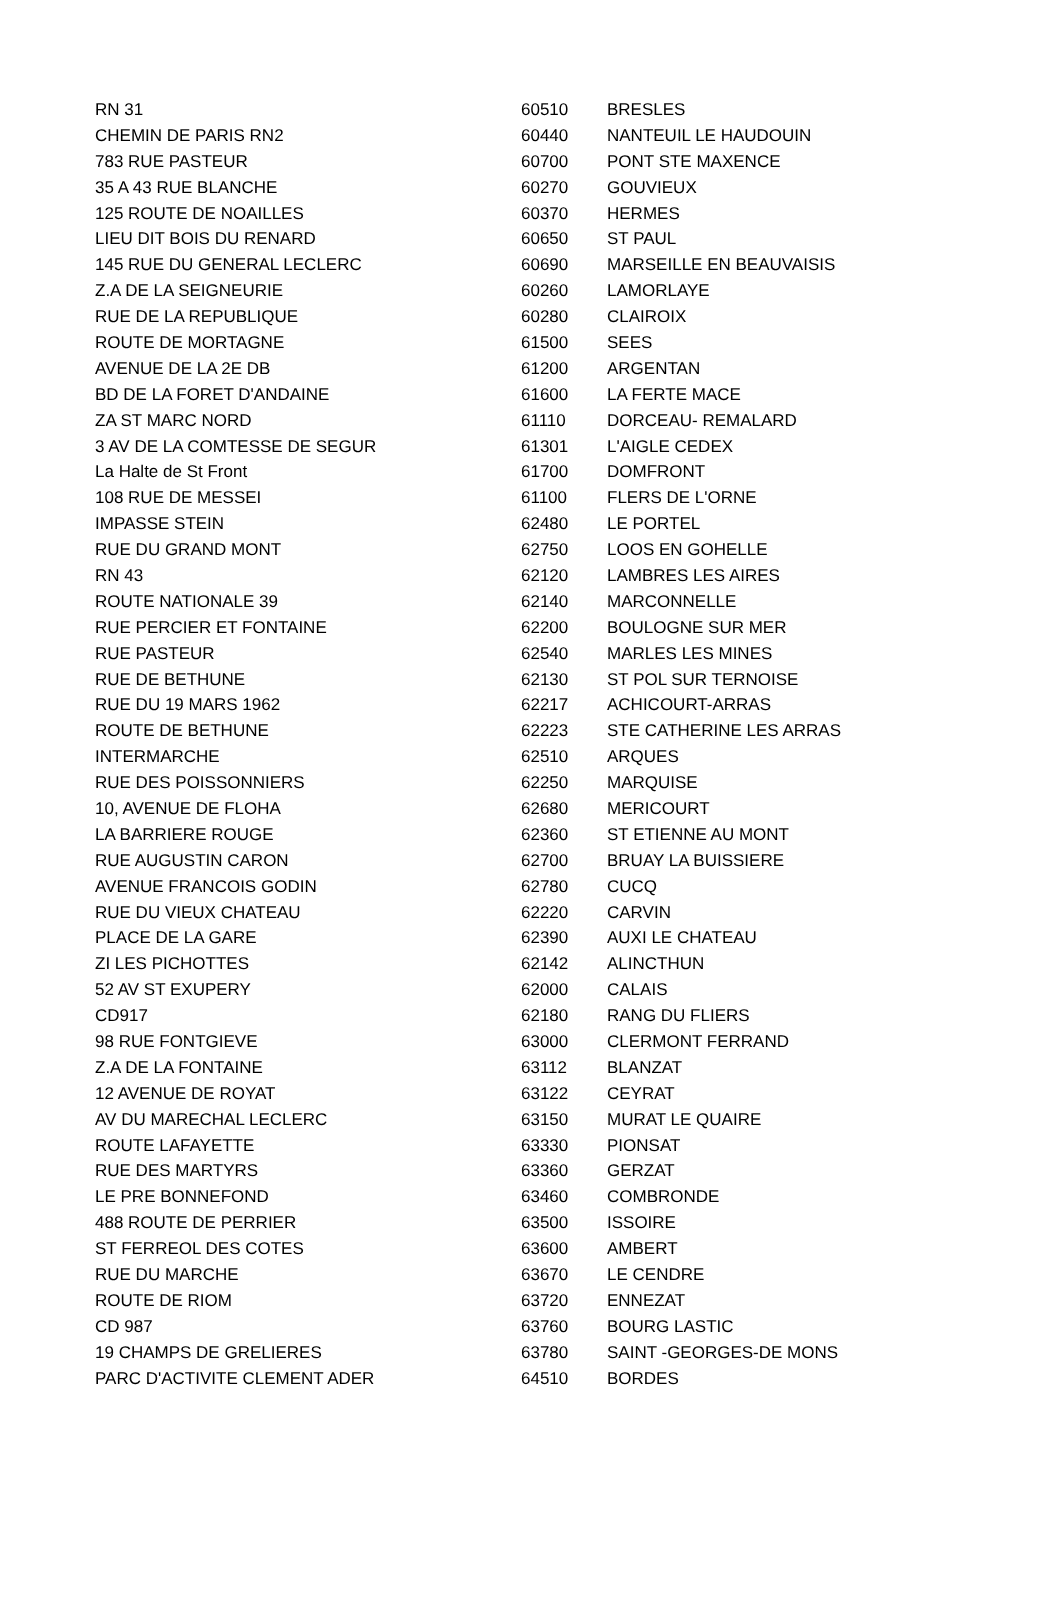| RN 31 | 60510 | BRESLES |
| CHEMIN DE PARIS RN2 | 60440 | NANTEUIL LE HAUDOUIN |
| 783 RUE PASTEUR | 60700 | PONT STE MAXENCE |
| 35 A 43 RUE BLANCHE | 60270 | GOUVIEUX |
| 125 ROUTE DE NOAILLES | 60370 | HERMES |
| LIEU DIT BOIS DU RENARD | 60650 | ST PAUL |
| 145 RUE DU GENERAL LECLERC | 60690 | MARSEILLE EN BEAUVAISIS |
| Z.A DE LA SEIGNEURIE | 60260 | LAMORLAYE |
| RUE DE LA REPUBLIQUE | 60280 | CLAIROIX |
| ROUTE DE MORTAGNE | 61500 | SEES |
| AVENUE DE LA 2E DB | 61200 | ARGENTAN |
| BD DE LA FORET D'ANDAINE | 61600 | LA FERTE MACE |
| ZA ST MARC NORD | 61110 | DORCEAU- REMALARD |
| 3 AV DE LA COMTESSE DE SEGUR | 61301 | L'AIGLE CEDEX |
| La Halte de St Front | 61700 | DOMFRONT |
| 108 RUE DE MESSEI | 61100 | FLERS DE L'ORNE |
| IMPASSE STEIN | 62480 | LE PORTEL |
| RUE DU GRAND MONT | 62750 | LOOS EN GOHELLE |
| RN 43 | 62120 | LAMBRES LES AIRES |
| ROUTE NATIONALE 39 | 62140 | MARCONNELLE |
| RUE PERCIER ET FONTAINE | 62200 | BOULOGNE SUR MER |
| RUE PASTEUR | 62540 | MARLES LES MINES |
| RUE DE BETHUNE | 62130 | ST POL SUR TERNOISE |
| RUE DU 19 MARS 1962 | 62217 | ACHICOURT-ARRAS |
| ROUTE DE BETHUNE | 62223 | STE CATHERINE LES ARRAS |
| INTERMARCHE | 62510 | ARQUES |
| RUE DES POISSONNIERS | 62250 | MARQUISE |
| 10, AVENUE DE FLOHA | 62680 | MERICOURT |
| LA BARRIERE ROUGE | 62360 | ST ETIENNE AU MONT |
| RUE AUGUSTIN CARON | 62700 | BRUAY LA BUISSIERE |
| AVENUE FRANCOIS GODIN | 62780 | CUCQ |
| RUE DU VIEUX CHATEAU | 62220 | CARVIN |
| PLACE DE LA GARE | 62390 | AUXI LE CHATEAU |
| ZI LES PICHOTTES | 62142 | ALINCTHUN |
| 52 AV ST EXUPERY | 62000 | CALAIS |
| CD917 | 62180 | RANG DU FLIERS |
| 98 RUE FONTGIEVE | 63000 | CLERMONT FERRAND |
| Z.A DE LA FONTAINE | 63112 | BLANZAT |
| 12 AVENUE DE ROYAT | 63122 | CEYRAT |
| AV DU MARECHAL LECLERC | 63150 | MURAT LE QUAIRE |
| ROUTE LAFAYETTE | 63330 | PIONSAT |
| RUE DES MARTYRS | 63360 | GERZAT |
| LE PRE BONNEFOND | 63460 | COMBRONDE |
| 488 ROUTE DE PERRIER | 63500 | ISSOIRE |
| ST FERREOL DES COTES | 63600 | AMBERT |
| RUE DU MARCHE | 63670 | LE CENDRE |
| ROUTE DE RIOM | 63720 | ENNEZAT |
| CD 987 | 63760 | BOURG LASTIC |
| 19 CHAMPS DE GRELIERES | 63780 | SAINT -GEORGES-DE MONS |
| PARC D'ACTIVITE CLEMENT ADER | 64510 | BORDES |